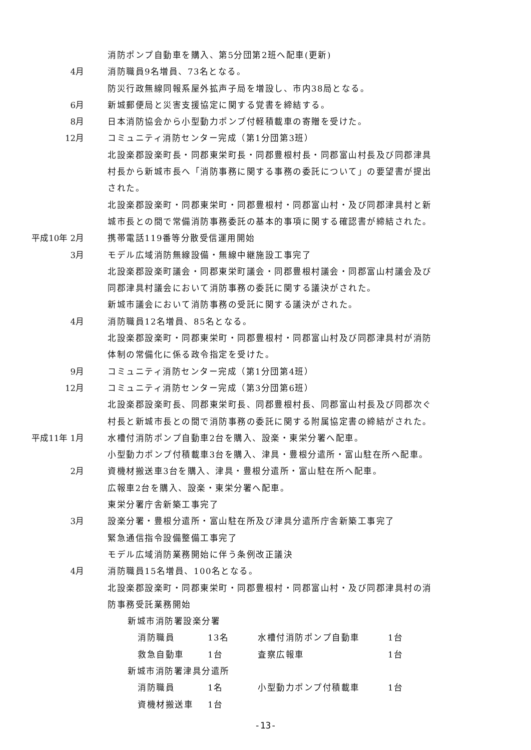消防ポンプ自動車を購入、第5分団第2班へ配車(更新)
4月
消防職員9名増員、73名となる。
防災行政無線同報系屋外拡声子局を増設し、市内38局となる。
6月
新城郵便局と災害支援協定に関する覚書を締結する。
8月
日本消防協会から小型動力ポンプ付軽積載車の寄贈を受けた。
12月
コミュニティ消防センター完成（第1分団第3班）
北設楽郡設楽町長・同郡東栄町長・同郡豊根村長・同郡富山村長及び同郡津具
村長から新城市長へ「消防事務に関する事務の委託について」の要望書が提出
された。
北設楽郡設楽町・同郡東栄町・同郡豊根村・同郡富山村・及び同郡津具村と新
城市長との間で常備消防事務委託の基本的事項に関する確認書が締結された。
平成10年 2月
携帯電話119番等分散受信運用開始
3月
モデル広域消防無線設備・無線中継施設工事完了
北設楽郡設楽町議会・同郡東栄町議会・同郡豊根村議会・同郡富山村議会及び
同郡津具村議会において消防事務の委託に関する議決がされた。
新城市議会において消防事務の受託に関する議決がされた。
4月
消防職員12名増員、85名となる。
北設楽郡設楽町・同郡東栄町・同郡豊根村・同郡富山村及び同郡津具村が消防
体制の常備化に係る政令指定を受けた。
9月
コミュニティ消防センター完成（第1分団第4班）
12月
コミュニティ消防センター完成（第3分団第6班）
北設楽郡設楽町長、同郡東栄町長、同郡豊根村長、同郡富山村長及び同郡次ぐ
村長と新城市長との間で消防事務の委託に関する附属協定書の締結がされた。
平成11年 1月
水槽付消防ポンプ自動車2台を購入、設楽・東栄分署へ配車。
小型動力ポンプ付積載車3台を購入、津具・豊根分遣所・富山駐在所へ配車。
2月
資機材搬送車3台を購入、津具・豊根分遣所・富山駐在所へ配車。
広報車2台を購入、設楽・東栄分署へ配車。
東栄分署庁舎新築工事完了
3月
設楽分署・豊根分遣所・富山駐在所及び津具分遣所庁舎新築工事完了
緊急通信指令設備整備工事完了
モデル広域消防業務開始に伴う条例改正議決
4月
消防職員15名増員、100名となる。
北設楽郡設楽町・同郡東栄町・同郡豊根村・同郡富山村・及び同郡津具村の消
防事務受託業務開始
新城市消防署設楽分署
消防職員 13名 水槽付消防ポンプ自動車 1台
救急自動車 1台 査察広報車 1台
新城市消防署津具分遣所
消防職員 1名 小型動力ポンプ付積載車 1台
資機材搬送車 1台
-13-